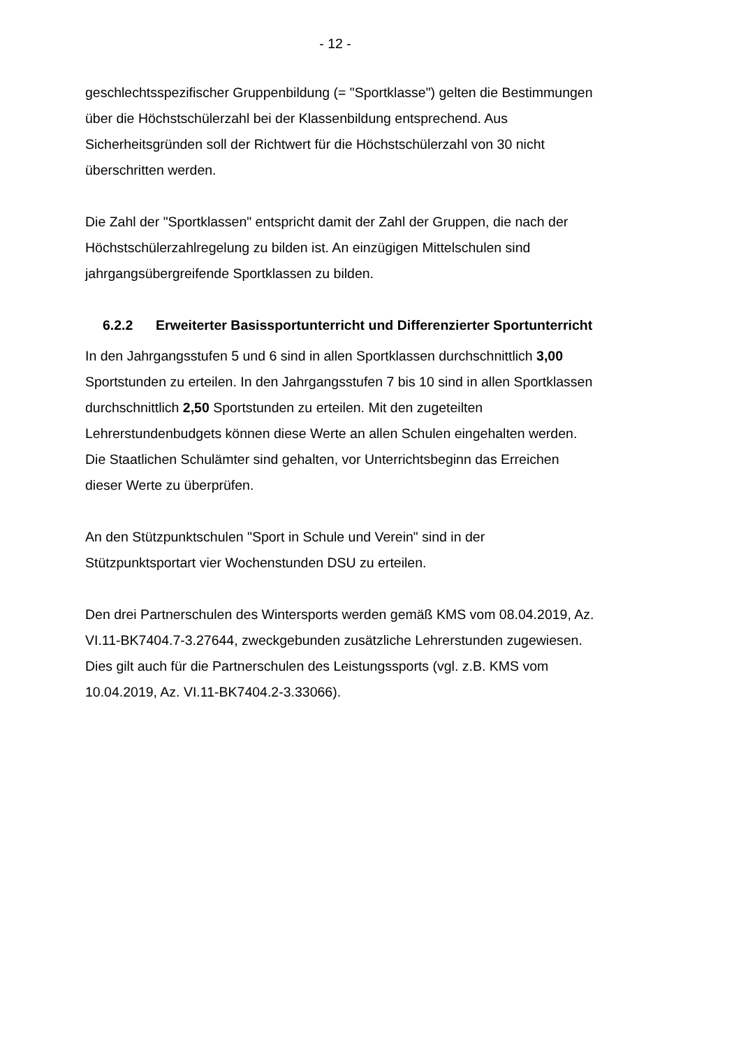- 12 -
geschlechtsspezifischer Gruppenbildung (= "Sportklasse") gelten die Bestimmungen über die Höchstschülerzahl bei der Klassenbildung entsprechend. Aus Sicherheitsgründen soll der Richtwert für die Höchstschülerzahl von 30 nicht überschritten werden.
Die Zahl der "Sportklassen" entspricht damit der Zahl der Gruppen, die nach der Höchstschülerzahlregelung zu bilden ist. An einzügigen Mittelschulen sind jahrgangsübergreifende Sportklassen zu bilden.
6.2.2 Erweiterter Basissportunterricht und Differenzierter Sportunterricht
In den Jahrgangsstufen 5 und 6 sind in allen Sportklassen durchschnittlich 3,00 Sportstunden zu erteilen. In den Jahrgangsstufen 7 bis 10 sind in allen Sportklassen durchschnittlich 2,50 Sportstunden zu erteilen. Mit den zugeteilten Lehrerstundenbudgets können diese Werte an allen Schulen eingehalten werden. Die Staatlichen Schulämter sind gehalten, vor Unterrichtsbeginn das Erreichen dieser Werte zu überprüfen.
An den Stützpunktschulen "Sport in Schule und Verein" sind in der Stützpunktsportart vier Wochenstunden DSU zu erteilen.
Den drei Partnerschulen des Wintersports werden gemäß KMS vom 08.04.2019, Az. VI.11-BK7404.7-3.27644, zweckgebunden zusätzliche Lehrerstunden zugewiesen.
Dies gilt auch für die Partnerschulen des Leistungssports (vgl. z.B. KMS vom 10.04.2019, Az. VI.11-BK7404.2-3.33066).